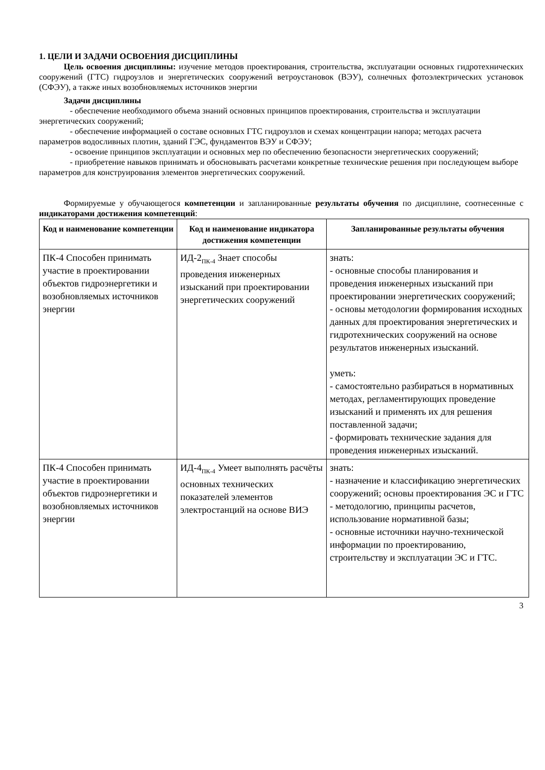1. ЦЕЛИ И ЗАДАЧИ ОСВОЕНИЯ ДИСЦИПЛИНЫ
Цель освоения дисциплины: изучение методов проектирования, строительства, эксплуатации основных гидротехнических сооружений (ГТС) гидроузлов и энергетических сооружений ветроустановок (ВЭУ), солнечных фотоэлектрических установок (СФЭУ), а также иных возобновляемых источников энергии
Задачи дисциплины
- обеспечение необходимого объема знаний основных принципов проектирования, строительства и эксплуатации энергетических сооружений;
- обеспечение информацией о составе основных ГТС гидроузлов и схемах концентрации напора; методах расчета параметров водосливных плотин, зданий ГЭС, фундаментов ВЭУ и СФЭУ;
- освоение принципов эксплуатации и основных мер по обеспечению безопасности энергетических сооружений;
- приобретение навыков принимать и обосновывать расчетами конкретные технические решения при последующем выборе параметров для конструирования элементов энергетических сооружений.
Формируемые у обучающегося компетенции и запланированные результаты обучения по дисциплине, соотнесенные с индикаторами достижения компетенций:
| Код и наименование компетенции | Код и наименование индикатора достижения компетенции | Запланированные результаты обучения |
| --- | --- | --- |
| ПК-4 Способен принимать участие в проектировании объектов гидроэнергетики и возобновляемых источников энергии | ИД-2<sub>ПК-4</sub> Знает способы проведения инженерных изысканий при проектировании энергетических сооружений | знать: - основные способы планирования и проведения инженерных изысканий при проектировании энергетических сооружений; - основы методологии формирования исходных данных для проектирования энергетических и гидротехнических сооружений на основе результатов инженерных изысканий. уметь: - самостоятельно разбираться в нормативных методах, регламентирующих проведение изысканий и применять их для решения поставленной задачи; - формировать технические задания для проведения инженерных изысканий. |
| ПК-4 Способен принимать участие в проектировании объектов гидроэнергетики и возобновляемых источников энергии | ИД-4<sub>ПК-4</sub> Умеет выполнять расчёты основных технических показателей элементов электростанций на основе ВИЭ | знать: - назначение и классификацию энергетических сооружений; основы проектирования ЭС и ГТС - методологию, принципы расчетов, использование нормативной базы; - основные источники научно-технической информации по проектированию, строительству и эксплуатации ЭС и ГТС. |
3